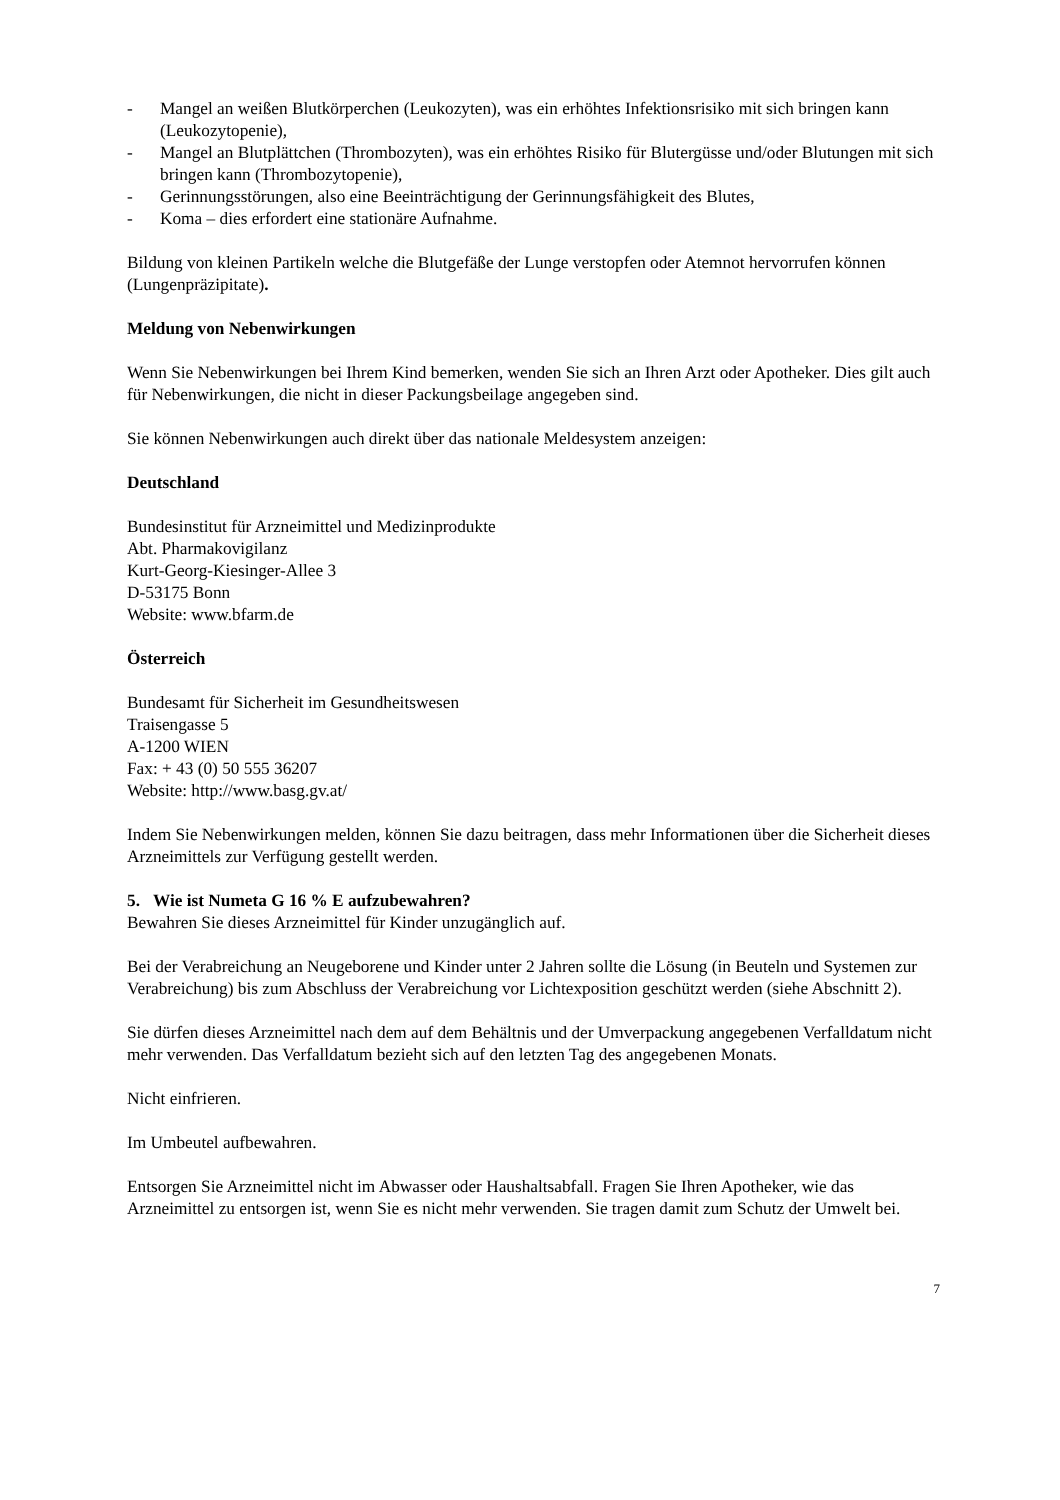- Mangel an weißen Blutkörperchen (Leukozyten), was ein erhöhtes Infektionsrisiko mit sich bringen kann (Leukozytopenie),
- Mangel an Blutplättchen (Thrombozyten), was ein erhöhtes Risiko für Blutergüsse und/oder Blutungen mit sich bringen kann (Thrombozytopenie),
- Gerinnungsstörungen, also eine Beeinträchtigung der Gerinnungsfähigkeit des Blutes,
- Koma – dies erfordert eine stationäre Aufnahme.
Bildung von kleinen Partikeln welche die Blutgefäße der Lunge verstopfen oder Atemnot hervorrufen können (Lungenpräzipitate).
Meldung von Nebenwirkungen
Wenn Sie Nebenwirkungen bei Ihrem Kind bemerken, wenden Sie sich an Ihren Arzt oder Apotheker. Dies gilt auch für Nebenwirkungen, die nicht in dieser Packungsbeilage angegeben sind.
Sie können Nebenwirkungen auch direkt über das nationale Meldesystem anzeigen:
Deutschland
Bundesinstitut für Arzneimittel und Medizinprodukte
Abt. Pharmakovigilanz
Kurt-Georg-Kiesinger-Allee 3
D-53175 Bonn
Website: www.bfarm.de
Österreich
Bundesamt für Sicherheit im Gesundheitswesen
Traisengasse 5
A-1200 WIEN
Fax: + 43 (0) 50 555 36207
Website: http://www.basg.gv.at/
Indem Sie Nebenwirkungen melden, können Sie dazu beitragen, dass mehr Informationen über die Sicherheit dieses Arzneimittels zur Verfügung gestellt werden.
5. Wie ist Numeta G 16 % E aufzubewahren?
Bewahren Sie dieses Arzneimittel für Kinder unzugänglich auf.
Bei der Verabreichung an Neugeborene und Kinder unter 2 Jahren sollte die Lösung (in Beuteln und Systemen zur Verabreichung) bis zum Abschluss der Verabreichung vor Lichtexposition geschützt werden (siehe Abschnitt 2).
Sie dürfen dieses Arzneimittel nach dem auf dem Behältnis und der Umverpackung angegebenen Verfalldatum nicht mehr verwenden. Das Verfalldatum bezieht sich auf den letzten Tag des angegebenen Monats.
Nicht einfrieren.
Im Umbeutel aufbewahren.
Entsorgen Sie Arzneimittel nicht im Abwasser oder Haushaltsabfall. Fragen Sie Ihren Apotheker, wie das Arzneimittel zu entsorgen ist, wenn Sie es nicht mehr verwenden. Sie tragen damit zum Schutz der Umwelt bei.
7